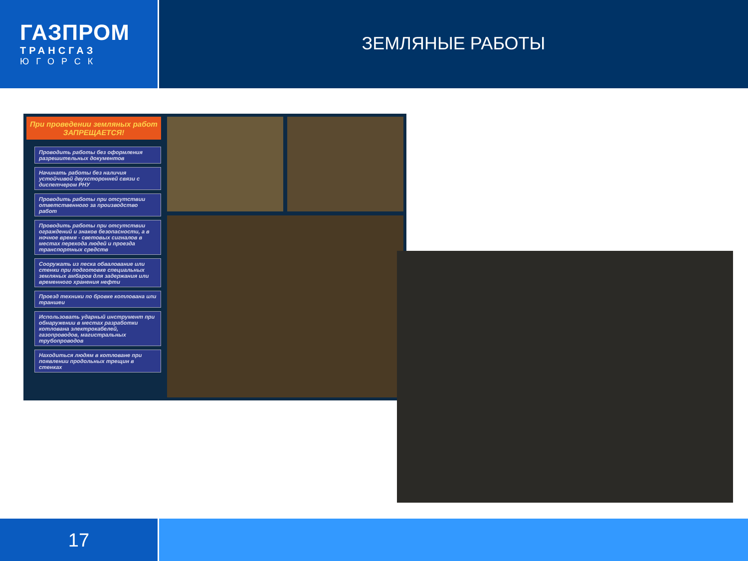ГАЗПРОМ
ТРАНСГАЗ
ЮГОРСК
ЗЕМЛЯНЫЕ РАБОТЫ
При проведении земляных работ ЗАПРЕЩАЕТСЯ!
Проводить работы без оформления разрешительных документов
Начинать работы без наличия устойчивой двухсторонней связи с диспетчером РНУ
Проводить работы при отсутствии ответственного за производство работ
Проводить работы при отсутствии ограждений и знаков безопасности, а в ночное время - световых сигналов в местах перехода людей и проезда транспортных средств
Сооружать из песка обвалование или стенки при подготовке специальных земляных амбаров для задержания или временного хранения нефти
Проезд техники по бровке котлована или траншеи
Использовать ударный инструмент при обнаружении в местах разработки котлована электрокабелей, газопроводов, магистральных трубопроводов
Находиться людям в котловане при появлении продольных трещин в стенках
17